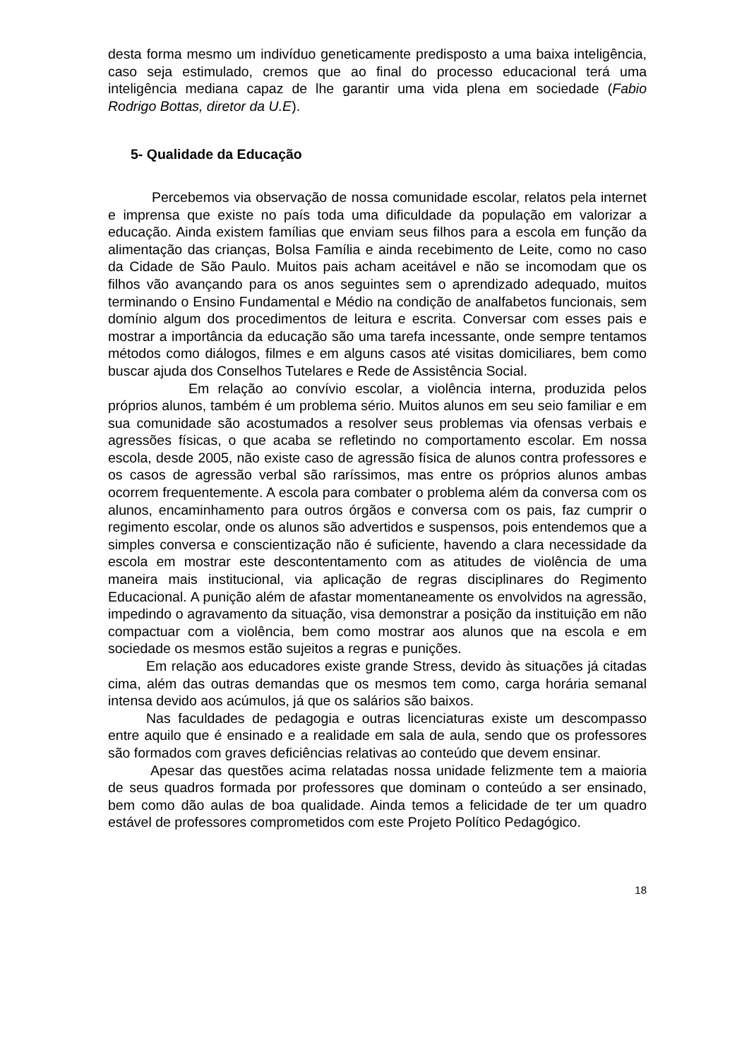desta forma mesmo um indivíduo geneticamente predisposto a uma baixa inteligência, caso seja estimulado, cremos que ao final do processo educacional terá uma inteligência mediana capaz de lhe garantir uma vida plena em sociedade (Fabio Rodrigo Bottas, diretor da U.E).
5- Qualidade da Educação
Percebemos via observação de nossa comunidade escolar, relatos pela internet e imprensa que existe no país toda uma dificuldade da população em valorizar a educação. Ainda existem famílias que enviam seus filhos para a escola em função da alimentação das crianças, Bolsa Família e ainda recebimento de Leite, como no caso da Cidade de São Paulo. Muitos pais acham aceitável e não se incomodam que os filhos vão avançando para os anos seguintes sem o aprendizado adequado, muitos terminando o Ensino Fundamental e Médio na condição de analfabetos funcionais, sem domínio algum dos procedimentos de leitura e escrita. Conversar com esses pais e mostrar a importância da educação são uma tarefa incessante, onde sempre tentamos métodos como diálogos, filmes e em alguns casos até visitas domiciliares, bem como buscar ajuda dos Conselhos Tutelares e Rede de Assistência Social.
Em relação ao convívio escolar, a violência interna, produzida pelos próprios alunos, também é um problema sério. Muitos alunos em seu seio familiar e em sua comunidade são acostumados a resolver seus problemas via ofensas verbais e agressões físicas, o que acaba se refletindo no comportamento escolar. Em nossa escola, desde 2005, não existe caso de agressão física de alunos contra professores e os casos de agressão verbal são raríssimos, mas entre os próprios alunos ambas ocorrem frequentemente. A escola para combater o problema além da conversa com os alunos, encaminhamento para outros órgãos e conversa com os pais, faz cumprir o regimento escolar, onde os alunos são advertidos e suspensos, pois entendemos que a simples conversa e conscientização não é suficiente, havendo a clara necessidade da escola em mostrar este descontentamento com as atitudes de violência de uma maneira mais institucional, via aplicação de regras disciplinares do Regimento Educacional. A punição além de afastar momentaneamente os envolvidos na agressão, impedindo o agravamento da situação, visa demonstrar a posição da instituição em não compactuar com a violência, bem como mostrar aos alunos que na escola e em sociedade os mesmos estão sujeitos a regras e punições.
Em relação aos educadores existe grande Stress, devido às situações já citadas cima, além das outras demandas que os mesmos tem como, carga horária semanal intensa devido aos acúmulos, já que os salários são baixos.
Nas faculdades de pedagogia e outras licenciaturas existe um descompasso entre aquilo que é ensinado e a realidade em sala de aula, sendo que os professores são formados com graves deficiências relativas ao conteúdo que devem ensinar.
Apesar das questões acima relatadas nossa unidade felizmente tem a maioria de seus quadros formada por professores que dominam o conteúdo a ser ensinado, bem como dão aulas de boa qualidade. Ainda temos a felicidade de ter um quadro estável de professores comprometidos com este Projeto Político Pedagógico.
18